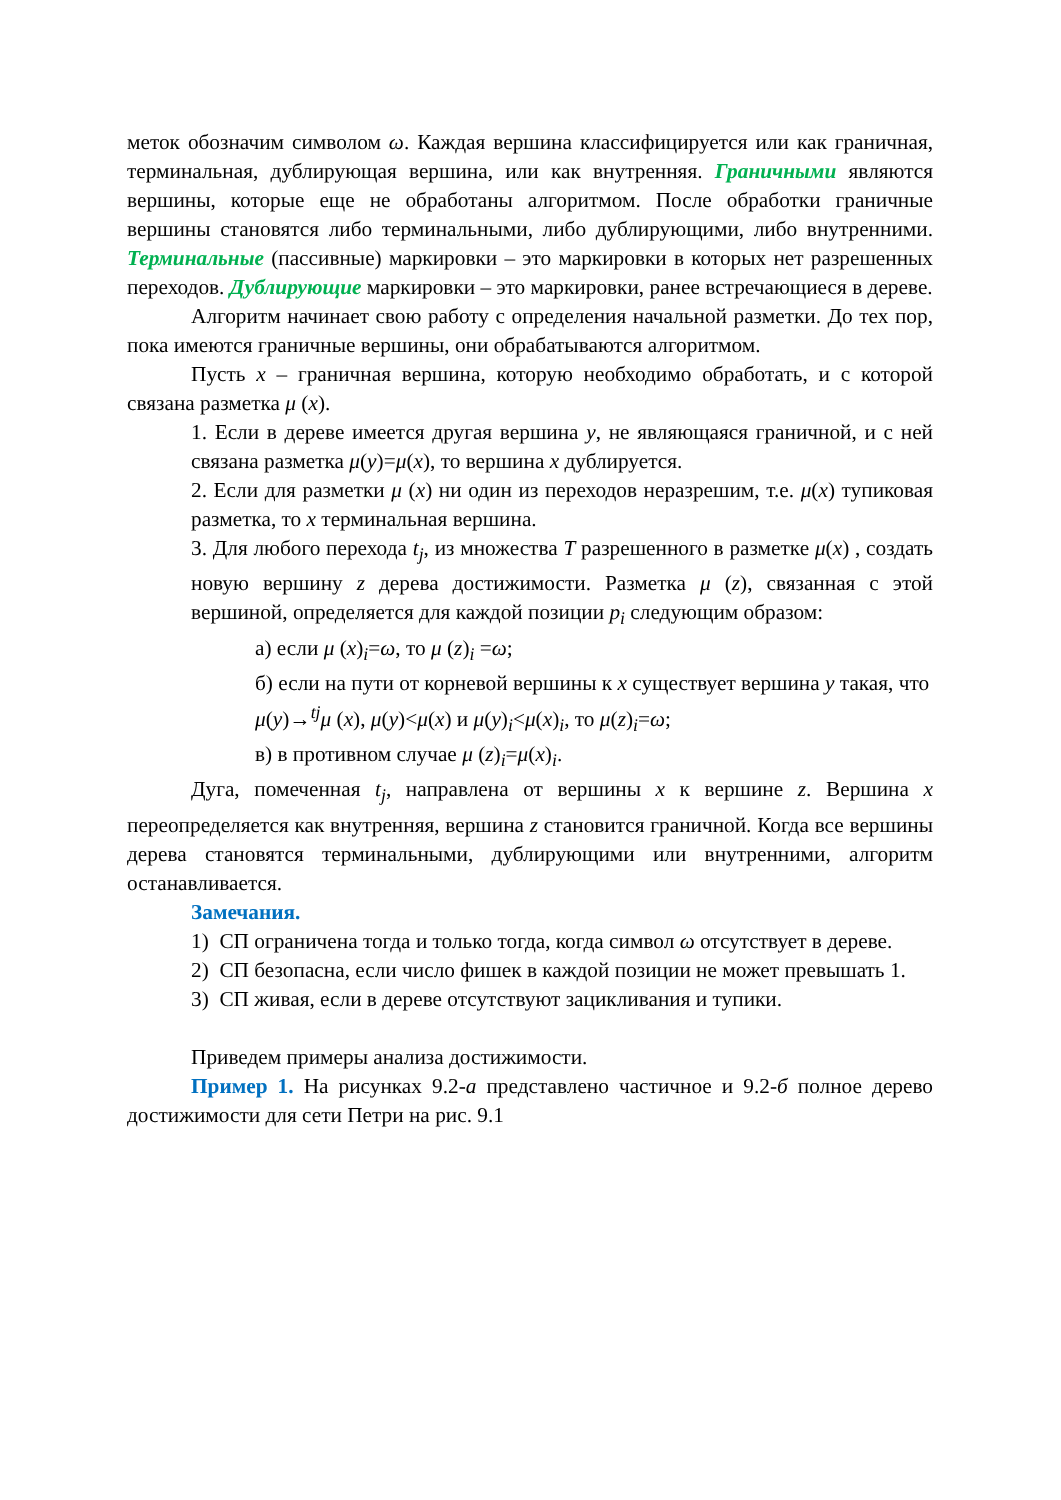меток обозначим символом ω. Каждая вершина классифицируется или как граничная, терминальная, дублирующая вершина, или как внутренняя. Граничными являются вершины, которые еще не обработаны алгоритмом. После обработки граничные вершины становятся либо терминальными, либо дублирующими, либо внутренними. Терминальные (пассивные) маркировки – это маркировки в которых нет разрешенных переходов. Дублирующие маркировки – это маркировки, ранее встречающиеся в дереве.
Алгоритм начинает свою работу с определения начальной разметки. До тех пор, пока имеются граничные вершины, они обрабатываются алгоритмом.
Пусть x – граничная вершина, которую необходимо обработать, и с которой связана разметка μ (x).
1. Если в дереве имеется другая вершина y, не являющаяся граничной, и с ней связана разметка μ(y)=μ(x), то вершина x дублируется.
2. Если для разметки μ (x) ни один из переходов неразрешим, т.е. μ(x) тупиковая разметка, то x терминальная вершина.
3. Для любого перехода t<sub>j</sub>, из множества T разрешенного в разметке μ(x) , создать новую вершину z дерева достижимости. Разметка μ (z), связанная с этой вершиной, определяется для каждой позиции p<sub>i</sub> следующим образом:
а) если μ (x)<sub>i</sub>=ω, то μ (z)<sub>i</sub> =ω;
б) если на пути от корневой вершины к x существует вершина y такая, что
μ(y)→<sup>tj</sup>μ (x), μ(y)<μ(x) и μ(y)<sub>i</sub><μ(x)<sub>i</sub>, то μ(z)<sub>i</sub>=ω;
в) в противном случае μ (z)<sub>i</sub>=μ(x)<sub>i</sub>.
Дуга, помеченная t<sub>j</sub>, направлена от вершины x к вершине z. Вершина x переопределяется как внутренняя, вершина z становится граничной. Когда все вершины дерева становятся терминальными, дублирующими или внутренними, алгоритм останавливается.
Замечания.
1) СП ограничена тогда и только тогда, когда символ ω отсутствует в дереве.
2) СП безопасна, если число фишек в каждой позиции не может превышать 1.
3) СП живая, если в дереве отсутствуют зацикливания и тупики.
Приведем примеры анализа достижимости.
Пример 1. На рисунках 9.2-а представлено частичное и 9.2-б полное дерево достижимости для сети Петри на рис. 9.1